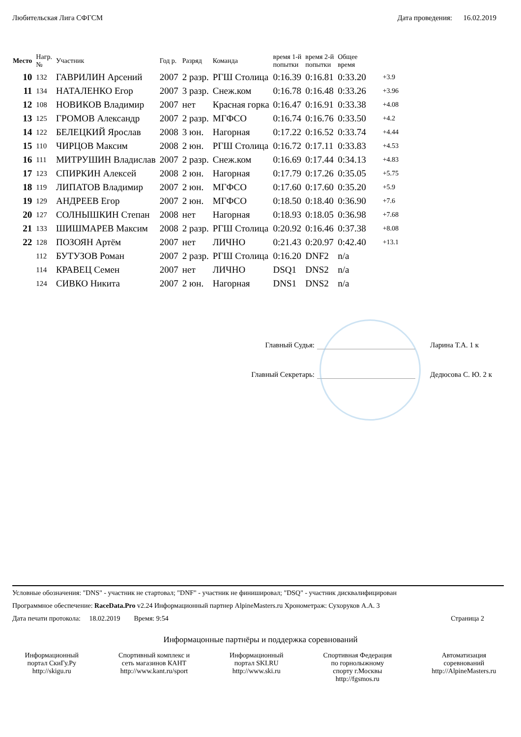Любительская Лига СФГСМ Дата проведения: 16.02.2019
| Место | Нагр. № | Участник | Год р. | Разряд | Команда | время 1-й попытки | время 2-й попытки | Общее время | |
| --- | --- | --- | --- | --- | --- | --- | --- | --- | --- |
| 10 | 132 | ГАВРИЛИН Арсений | 2007 | 2 разр. | РГШ Столица | 0:16.39 | 0:16.81 | 0:33.20 | +3.9 |
| 11 | 134 | НАТАЛЕНКО Егор | 2007 | 3 разр. | Снеж.ком | 0:16.78 | 0:16.48 | 0:33.26 | +3.96 |
| 12 | 108 | НОВИКОВ Владимир | 2007 | нет | Красная горка | 0:16.47 | 0:16.91 | 0:33.38 | +4.08 |
| 13 | 125 | ГРОМОВ Александр | 2007 | 2 разр. | МГФСО | 0:16.74 | 0:16.76 | 0:33.50 | +4.2 |
| 14 | 122 | БЕЛЕЦКИЙ Ярослав | 2008 | 3 юн. | Нагорная | 0:17.22 | 0:16.52 | 0:33.74 | +4.44 |
| 15 | 110 | ЧИРЦОВ Максим | 2008 | 2 юн. | РГШ Столица | 0:16.72 | 0:17.11 | 0:33.83 | +4.53 |
| 16 | 111 | МИТРУШИН Владислав | 2007 | 2 разр. | Снеж.ком | 0:16.69 | 0:17.44 | 0:34.13 | +4.83 |
| 17 | 123 | СПИРКИН Алексей | 2008 | 2 юн. | Нагорная | 0:17.79 | 0:17.26 | 0:35.05 | +5.75 |
| 18 | 119 | ЛИПАТОВ Владимир | 2007 | 2 юн. | МГФСО | 0:17.60 | 0:17.60 | 0:35.20 | +5.9 |
| 19 | 129 | АНДРЕЕВ Егор | 2007 | 2 юн. | МГФСО | 0:18.50 | 0:18.40 | 0:36.90 | +7.6 |
| 20 | 127 | СОЛНЫШКИН Степан | 2008 | нет | Нагорная | 0:18.93 | 0:18.05 | 0:36.98 | +7.68 |
| 21 | 133 | ШИШМАРЕВ Максим | 2008 | 2 разр. | РГШ Столица | 0:20.92 | 0:16.46 | 0:37.38 | +8.08 |
| 22 | 128 | ПОЗОЯН Артём | 2007 | нет | ЛИЧНО | 0:21.43 | 0:20.97 | 0:42.40 | +13.1 |
| | 112 | БУТУЗОВ Роман | 2007 | 2 разр. | РГШ Столица | 0:16.20 | DNF2 | n/a | |
| | 114 | КРАВЕЦ Семен | 2007 | нет | ЛИЧНО | DSQ1 | DNS2 | n/a | |
| | 124 | СИВКО Никита | 2007 | 2 юн. | Нагорная | DNS1 | DNS2 | n/a | |
Главный Судья: Ларина Т.А. 1 к
Главный Секретарь: Дедюсова С. Ю. 2 к
Условные обозначения: "DNS" - участник не стартовал; "DNF" - участник не финишировал; "DSQ" - участник дисквалифицирован
Программное обеспечение: RaceData.Pro v2.24 Информационный партнер AlpineMasters.ru Хронометраж: Сухоруков А.А. 3
Дата печати протокола: 18.02.2019 Время: 9:54 Страница 2
Информацонные партнёры и поддержка соревнований
Информационный
портал СкиГу.Ру
http://skigu.ru
Спортивный комплекс и
сеть магазинов КАНТ
http://www.kant.ru/sport
Информационный
портал SKI.RU
http://www.ski.ru
Спортивная Федерация
по горнолыжному
спорту г.Москвы
http://fgsmos.ru
Автоматизация
соревнований
http://AlpineMasters.ru